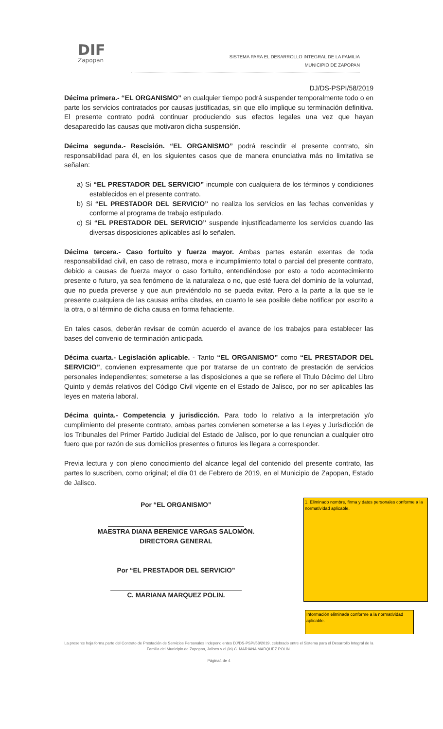DIF
Zapopan
SISTEMA PARA EL DESARROLLO INTEGRAL DE LA FAMILIA
MUNICIPIO DE ZAPOPAN
DJ/DS-PSPI/58/2019
Décima primera.- “EL ORGANISMO” en cualquier tiempo podrá suspender temporalmente todo o en parte los servicios contratados por causas justificadas, sin que ello implique su terminación definitiva. El presente contrato podrá continuar produciendo sus efectos legales una vez que hayan desaparecido las causas que motivaron dicha suspensión.
Décima segunda.- Rescisión. “EL ORGANISMO” podrá rescindir el presente contrato, sin responsabilidad para él, en los siguientes casos que de manera enunciativa más no limitativa se señalan:
a) Si “EL PRESTADOR DEL SERVICIO” incumple con cualquiera de los términos y condiciones establecidos en el presente contrato.
b) Si “EL PRESTADOR DEL SERVICIO” no realiza los servicios en las fechas convenidas y conforme al programa de trabajo estipulado.
c) Si “EL PRESTADOR DEL SERVICIO” suspende injustificadamente los servicios cuando las diversas disposiciones aplicables así lo señalen.
Décima tercera.- Caso fortuito y fuerza mayor. Ambas partes estarán exentas de toda responsabilidad civil, en caso de retraso, mora e incumplimiento total o parcial del presente contrato, debido a causas de fuerza mayor o caso fortuito, entendiéndose por esto a todo acontecimiento presente o futuro, ya sea fenómeno de la naturaleza o no, que esté fuera del dominio de la voluntad, que no pueda preverse y que aun previéndolo no se pueda evitar. Pero a la parte a la que se le presente cualquiera de las causas arriba citadas, en cuanto le sea posible debe notificar por escrito a la otra, o al término de dicha causa en forma fehaciente.
En tales casos, deberán revisar de común acuerdo el avance de los trabajos para establecer las bases del convenio de terminación anticipada.
Décima cuarta.- Legislación aplicable. - Tanto “EL ORGANISMO” como “EL PRESTADOR DEL SERVICIO”, convienen expresamente que por tratarse de un contrato de prestación de servicios personales independientes; someterse a las disposiciones a que se refiere el Titulo Décimo del Libro Quinto y demás relativos del Código Civil vigente en el Estado de Jalisco, por no ser aplicables las leyes en materia laboral.
Décima quinta.- Competencia y jurisdicción. Para todo lo relativo a la interpretación y/o cumplimiento del presente contrato, ambas partes convienen someterse a las Leyes y Jurisdicción de los Tribunales del Primer Partido Judicial del Estado de Jalisco, por lo que renuncian a cualquier otro fuero que por razón de sus domicilios presentes o futuros les llegara a corresponder.
Previa lectura y con pleno conocimiento del alcance legal del contenido del presente contrato, las partes lo suscriben, como original; el día 01 de Febrero de 2019, en el Municipio de Zapopan, Estado de Jalisco.
Por “EL ORGANISMO”
MAESTRA DIANA BERENICE VARGAS SALOMÓN.
DIRECTORA GENERAL
Por “EL PRESTADOR DEL SERVICIO”
C. MARIANA MARQUEZ POLIN.
1. Eliminado nombre, firma y datos personales conforme a la normatividad aplicable.
Información eliminada conforme a la normatividad aplicable.
La presente hoja forma parte del Contrato de Prestación de Servicios Personales Independientes DJ/DS-PSPI/58/2019, celebrado entre el Sistema para el Desarrollo Integral de la Familia del Municipio de Zapopan, Jalisco y el (la) C. MARIANA MARQUEZ POLIN.
Página4 de 4